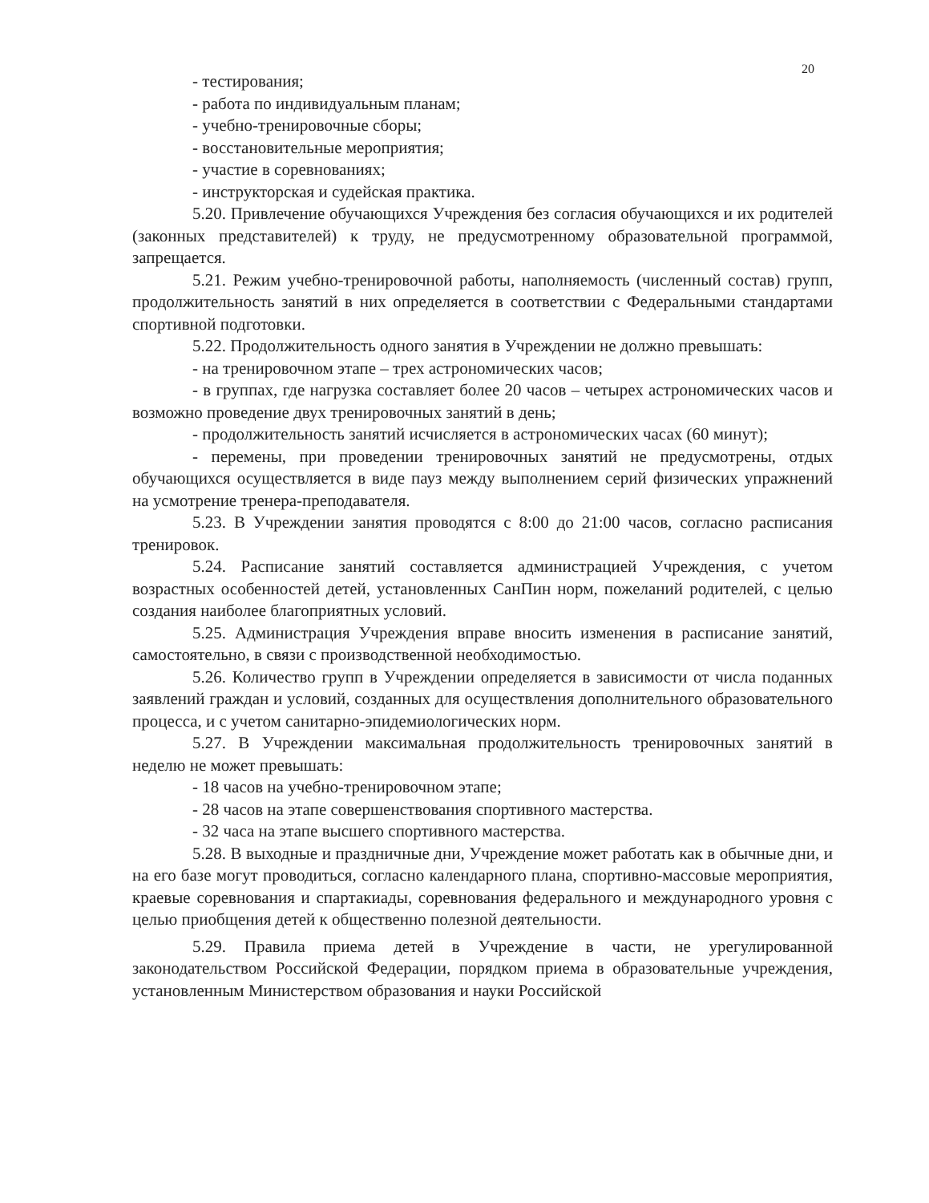20
- тестирования;
- работа по индивидуальным планам;
- учебно-тренировочные сборы;
- восстановительные мероприятия;
- участие в соревнованиях;
- инструкторская и судейская практика.
5.20. Привлечение обучающихся Учреждения без согласия обучающихся и их родителей (законных представителей) к труду, не предусмотренному образовательной программой, запрещается.
5.21. Режим учебно-тренировочной работы, наполняемость (численный состав) групп, продолжительность занятий в них определяется в соответствии с Федеральными стандартами спортивной подготовки.
5.22. Продолжительность одного занятия в Учреждении не должно превышать:
- на тренировочном этапе – трех астрономических часов;
- в группах, где нагрузка составляет более 20 часов – четырех астрономических часов и возможно проведение двух тренировочных занятий в день;
- продолжительность занятий исчисляется в астрономических часах (60 минут);
- перемены, при проведении тренировочных занятий не предусмотрены, отдых обучающихся осуществляется в виде пауз между выполнением серий физических упражнений на усмотрение тренера-преподавателя.
5.23. В Учреждении занятия проводятся с 8:00 до 21:00 часов, согласно расписания тренировок.
5.24. Расписание занятий составляется администрацией Учреждения, с учетом возрастных особенностей детей, установленных СанПин норм, пожеланий родителей, с целью создания наиболее благоприятных условий.
5.25. Администрация Учреждения вправе вносить изменения в расписание занятий, самостоятельно, в связи с производственной необходимостью.
5.26. Количество групп в Учреждении определяется в зависимости от числа поданных заявлений граждан и условий, созданных для осуществления дополнительного образовательного процесса, и с учетом санитарно-эпидемиологических норм.
5.27. В Учреждении максимальная продолжительность тренировочных занятий в неделю не может превышать:
- 18 часов на учебно-тренировочном этапе;
- 28 часов на этапе совершенствования спортивного мастерства.
- 32 часа на этапе высшего спортивного мастерства.
5.28. В выходные и праздничные дни, Учреждение может работать как в обычные дни, и на его базе могут проводиться, согласно календарного плана, спортивно-массовые мероприятия, краевые соревнования и спартакиады, соревнования федерального и международного уровня с целью приобщения детей к общественно полезной деятельности.
5.29. Правила приема детей в Учреждение в части, не урегулированной законодательством Российской Федерации, порядком приема в образовательные учреждения, установленным Министерством образования и науки Российской